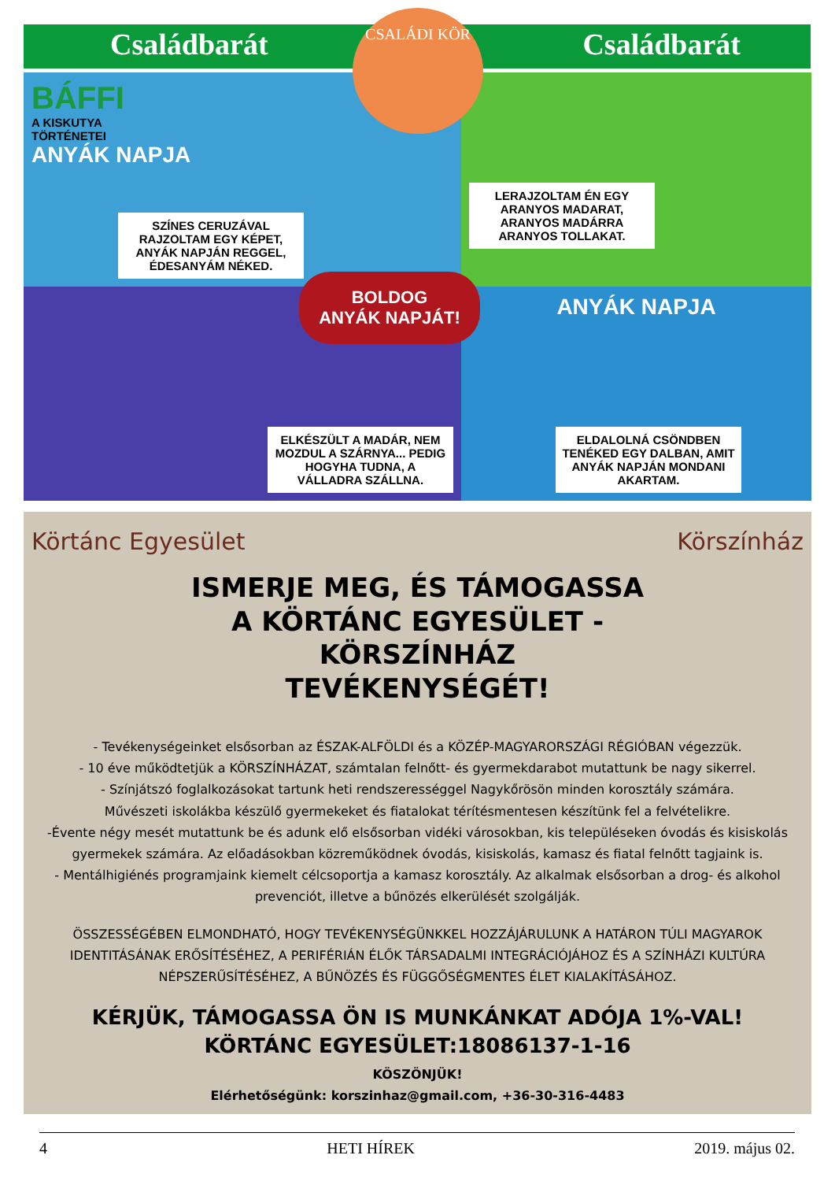CSALÁDI KÖR
Családbarát Családbarát
BÁFFI
A KISKUTYA
TÖRTÉNETEI
ANYÁK NAPJA
SZÍNES CERUZÁVAL RAJZOLTAM EGY KÉPET, ANYÁK NAPJÁN REGGEL, ÉDESANYÁM NÉKED.
LERAJZOLTAM ÉN EGY ARANYOS MADARAT, ARANYOS MADÁRRA ARANYOS TOLLAKAT.
ELKÉSZÜLT A MADÁR, NEM MOZDUL A SZÁRNYA... PEDIG HOGYHA TUDNA, A VÁLLADRA SZÁLLNA.
ANYÁK NAPJA
ELDALOLNÁ CSÖNDBEN TENÉKED EGY DALBAN, AMIT ANYÁK NAPJÁN MONDANI AKARTAM.
BOLDOG
ANYÁK NAPJÁT!
Körtánc Egyesület Körszínház
ISMERJE MEG, ÉS TÁMOGASSA A KÖRTÁNC EGYESÜLET - KÖRSZÍNHÁZ TEVÉKENYSÉGÉT!
- Tevékenységeinket elsősorban az ÉSZAK-ALFÖLDI és a KÖZÉP-MAGYARORSZÁGI RÉGIÓBAN végezzük.
- 10 éve működtetjük a KÖRSZÍNHÁZAT, számtalan felnőtt- és gyermekdarabot mutattunk be nagy sikerrel.
- Színjátszó foglalkozásokat tartunk heti rendszerességgel Nagykőrösön minden korosztály számára.
Művészeti iskolákba készülő gyermekeket és fiatalokat térítésmentesen készítünk fel a felvételikre.
-Évente négy mesét mutattunk be és adunk elő elsősorban vidéki városokban, kis településeken óvodás és kisiskolás gyermekek számára. Az előadásokban közreműködnek óvodás, kisiskolás, kamasz és fiatal felnőtt tagjaink is.
- Mentálhigiénés programjaink kiemelt célcsoportja a kamasz korosztály. Az alkalmak elsősorban a drog- és alkohol prevenciót, illetve a bűnözés elkerülését szolgálják.
ÖSSZESSÉGÉBEN ELMONDHATÓ, HOGY TEVÉKENYSÉGÜNKKEL HOZZÁJÁRULUNK A HATÁRON TÚLI MAGYAROK IDENTITÁSÁNAK ERŐSÍTÉSÉHEZ, A PERIFÉRIÁN ÉLŐK TÁRSADALMI INTEGRÁCIÓJÁHOZ ÉS A SZÍNHÁZI KULTÚRA NÉPSZERŰSÍTÉSÉHEZ, A BŰNÖZÉS ÉS FÜGGŐSÉGMENTES ÉLET KIALAKÍTÁSÁHOZ.
KÉRJÜK, TÁMOGASSA ÖN IS MUNKÁNKAT ADÓJA 1%-VAL!
KÖRTÁNC EGYESÜLET:18086137-1-16
KÖSZÖNJÜK!
Elérhetőségünk: korszinhaz@gmail.com, +36-30-316-4483
4 HETI HÍREK 2019. május 02.